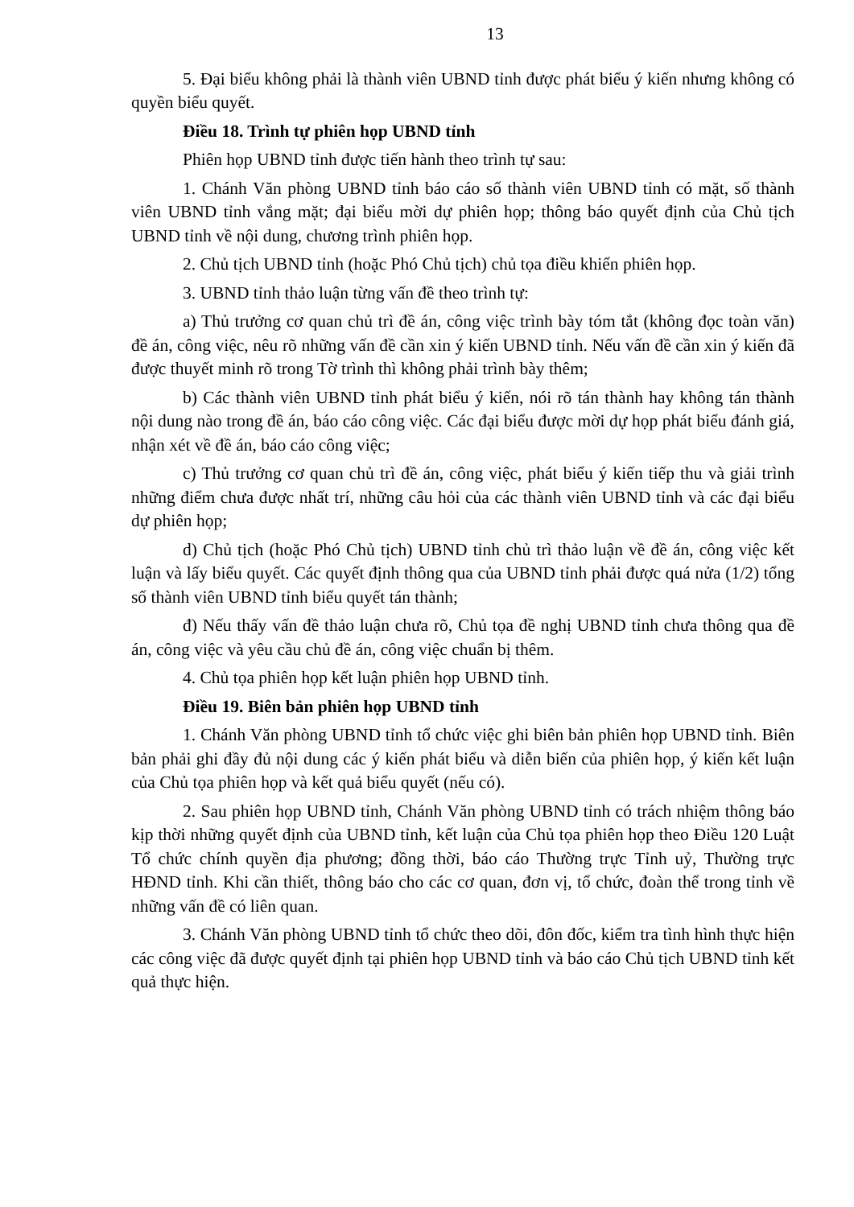13
5. Đại biểu không phải là thành viên UBND tỉnh được phát biểu ý kiến nhưng không có quyền biểu quyết.
Điều 18. Trình tự phiên họp UBND tỉnh
Phiên họp UBND tỉnh được tiến hành theo trình tự sau:
1. Chánh Văn phòng UBND tỉnh báo cáo số thành viên UBND tỉnh có mặt, số thành viên UBND tỉnh vắng mặt; đại biểu mời dự phiên họp; thông báo quyết định của Chủ tịch UBND tỉnh về nội dung, chương trình phiên họp.
2. Chủ tịch UBND tỉnh (hoặc Phó Chủ tịch) chủ tọa điều khiển phiên họp.
3. UBND tỉnh thảo luận từng vấn đề theo trình tự:
a) Thủ trưởng cơ quan chủ trì đề án, công việc trình bày tóm tắt (không đọc toàn văn) đề án, công việc, nêu rõ những vấn đề cần xin ý kiến UBND tỉnh. Nếu vấn đề cần xin ý kiến đã được thuyết minh rõ trong Tờ trình thì không phải trình bày thêm;
b) Các thành viên UBND tỉnh phát biểu ý kiến, nói rõ tán thành hay không tán thành nội dung nào trong đề án, báo cáo công việc. Các đại biểu được mời dự họp phát biểu đánh giá, nhận xét về đề án, báo cáo công việc;
c) Thủ trưởng cơ quan chủ trì đề án, công việc, phát biểu ý kiến tiếp thu và giải trình những điểm chưa được nhất trí, những câu hỏi của các thành viên UBND tỉnh và các đại biểu dự phiên họp;
d) Chủ tịch (hoặc Phó Chủ tịch) UBND tỉnh chủ trì thảo luận về đề án, công việc kết luận và lấy biểu quyết. Các quyết định thông qua của UBND tỉnh phải được quá nửa (1/2) tổng số thành viên UBND tỉnh biểu quyết tán thành;
đ) Nếu thấy vấn đề thảo luận chưa rõ, Chủ tọa đề nghị UBND tỉnh chưa thông qua đề án, công việc và yêu cầu chủ đề án, công việc chuẩn bị thêm.
4. Chủ tọa phiên họp kết luận phiên họp UBND tỉnh.
Điều 19. Biên bản phiên họp UBND tỉnh
1. Chánh Văn phòng UBND tỉnh tổ chức việc ghi biên bản phiên họp UBND tỉnh. Biên bản phải ghi đầy đủ nội dung các ý kiến phát biểu và diễn biến của phiên họp, ý kiến kết luận của Chủ tọa phiên họp và kết quả biểu quyết (nếu có).
2. Sau phiên họp UBND tỉnh, Chánh Văn phòng UBND tỉnh có trách nhiệm thông báo kịp thời những quyết định của UBND tỉnh, kết luận của Chủ tọa phiên họp theo Điều 120 Luật Tổ chức chính quyền địa phương; đồng thời, báo cáo Thường trực Tỉnh uỷ, Thường trực HĐND tỉnh. Khi cần thiết, thông báo cho các cơ quan, đơn vị, tổ chức, đoàn thể trong tỉnh về những vấn đề có liên quan.
3. Chánh Văn phòng UBND tỉnh tổ chức theo dõi, đôn đốc, kiểm tra tình hình thực hiện các công việc đã được quyết định tại phiên họp UBND tỉnh và báo cáo Chủ tịch UBND tỉnh kết quả thực hiện.